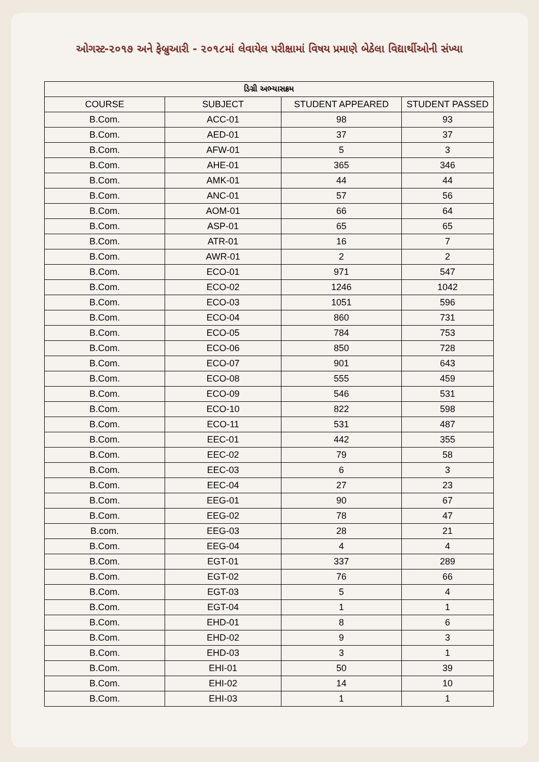ઓગસ્ટ-૨૦૧૭ અને ફેબ્રુઆરી - ૨૦૧૮માં લેવાયેલ પરીક્ષામાં વિષય પ્રમાણે બેઠેલા વિદ્યાર્થીઓની સંખ્યા
| ડિગ્રી અભ્યાસક્રમ | | | |
| --- | --- | --- | --- |
| COURSE | SUBJECT | STUDENT APPEARED | STUDENT PASSED |
| B.Com. | ACC-01 | 98 | 93 |
| B.Com. | AED-01 | 37 | 37 |
| B.Com. | AFW-01 | 5 | 3 |
| B.Com. | AHE-01 | 365 | 346 |
| B.Com. | AMK-01 | 44 | 44 |
| B.Com. | ANC-01 | 57 | 56 |
| B.Com. | AOM-01 | 66 | 64 |
| B.Com. | ASP-01 | 65 | 65 |
| B.Com. | ATR-01 | 16 | 7 |
| B.Com. | AWR-01 | 2 | 2 |
| B.Com. | ECO-01 | 971 | 547 |
| B.Com. | ECO-02 | 1246 | 1042 |
| B.Com. | ECO-03 | 1051 | 596 |
| B.Com. | ECO-04 | 860 | 731 |
| B.Com. | ECO-05 | 784 | 753 |
| B.Com. | ECO-06 | 850 | 728 |
| B.Com. | ECO-07 | 901 | 643 |
| B.Com. | ECO-08 | 555 | 459 |
| B.Com. | ECO-09 | 546 | 531 |
| B.Com. | ECO-10 | 822 | 598 |
| B.Com. | ECO-11 | 531 | 487 |
| B.Com. | EEC-01 | 442 | 355 |
| B.Com. | EEC-02 | 79 | 58 |
| B.Com. | EEC-03 | 6 | 3 |
| B.Com. | EEC-04 | 27 | 23 |
| B.Com. | EEG-01 | 90 | 67 |
| B.Com. | EEG-02 | 78 | 47 |
| B.com. | EEG-03 | 28 | 21 |
| B.Com. | EEG-04 | 4 | 4 |
| B.Com. | EGT-01 | 337 | 289 |
| B.Com. | EGT-02 | 76 | 66 |
| B.Com. | EGT-03 | 5 | 4 |
| B.Com. | EGT-04 | 1 | 1 |
| B.Com. | EHD-01 | 8 | 6 |
| B.Com. | EHD-02 | 9 | 3 |
| B.Com. | EHD-03 | 3 | 1 |
| B.Com. | EHI-01 | 50 | 39 |
| B.Com. | EHI-02 | 14 | 10 |
| B.Com. | EHI-03 | 1 | 1 |